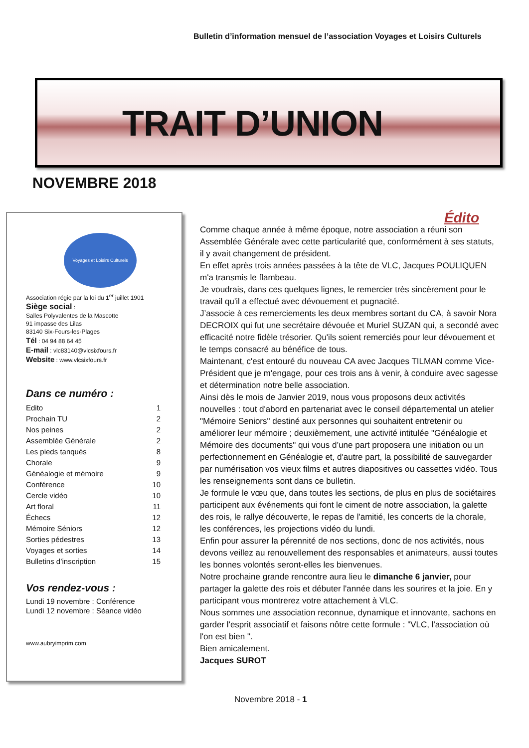Bulletin d’information mensuel de l’association Voyages et Loisirs Culturels
TRAIT D’UNION
NOVEMBRE 2018
Voyages et Loisirs Culturels
Association régie par la loi du 1<sup>er</sup> juillet 1901
Siège social :
Salles Polyvalentes de la Mascotte
91 impasse des Lilas
83140 Six-Fours-les-Plages
Tél : 04 94 88 64 45
E-mail : vlc83140@vlcsixfours.fr
Website : www.vlcsixfours.fr
Dans ce numéro :
Edito 1
Prochain TU 2
Nos peines 2
Assemblée Générale 2
Les pieds tanqués 8
Chorale 9
Généalogie et mémoire 9
Conférence 10
Cercle vidéo 10
Art floral 11
Échecs 12
Mémoire Séniors 12
Sorties pédestres 13
Voyages et sorties 14
Bulletins d’inscription 15
Vos rendez-vous :
Lundi 19 novembre : Conférence
Lundi 12 novembre : Séance vidéo
www.aubryimprim.com
Édito
Comme chaque année à même époque, notre association a réuni son Assemblée Générale avec cette particularité que, conformément à ses statuts, il y avait changement de président.
En effet après trois années passées à la tête de VLC, Jacques POULIQUEN m'a transmis le flambeau.
Je voudrais, dans ces quelques lignes, le remercier très sincèrement pour le travail qu'il a effectué avec dévouement et pugnacité.
J’associe à ces remerciements les deux membres sortant du CA, à savoir Nora DECROIX qui fut une secrétaire dévouée et Muriel SUZAN qui, a secondé avec efficacité notre fidèle trésorier. Qu'ils soient remerciés pour leur dévouement et le temps consacré au bénéfice de tous.
Maintenant, c'est entouré du nouveau CA avec Jacques TILMAN comme Vice-Président que je m'engage, pour ces trois ans à venir, à conduire avec sagesse et détermination notre belle association.
Ainsi dès le mois de Janvier 2019, nous vous proposons deux activités nouvelles : tout d'abord en partenariat avec le conseil départemental un atelier "Mémoire Seniors" destiné aux personnes qui souhaitent entretenir ou améliorer leur mémoire ; deuxièmement, une activité intitulée "Généalogie et Mémoire des documents" qui vous d’une part proposera une initiation ou un perfectionnement en Généalogie et, d'autre part, la possibilité de sauvegarder par numérisation vos vieux films et autres diapositives ou cassettes vidéo. Tous les renseignements sont dans ce bulletin.
Je formule le vœu que, dans toutes les sections, de plus en plus de sociétaires participent aux événements qui font le ciment de notre association, la galette des rois, le rallye découverte, le repas de l'amitié, les concerts de la chorale, les conférences, les projections vidéo du lundi.
Enfin pour assurer la pérennité de nos sections, donc de nos activités, nous devons veillez au renouvellement des responsables et animateurs, aussi toutes les bonnes volontés seront-elles les bienvenues.
Notre prochaine grande rencontre aura lieu le dimanche 6 janvier, pour partager la galette des rois et débuter l'année dans les sourires et la joie. En y participant vous montrerez votre attachement à VLC.
Nous sommes une association reconnue, dynamique et innovante, sachons en garder l'esprit associatif et faisons nôtre cette formule : "VLC, l'association où l'on est bien ".
Bien amicalement.
Jacques SUROT
Novembre 2018 - 1